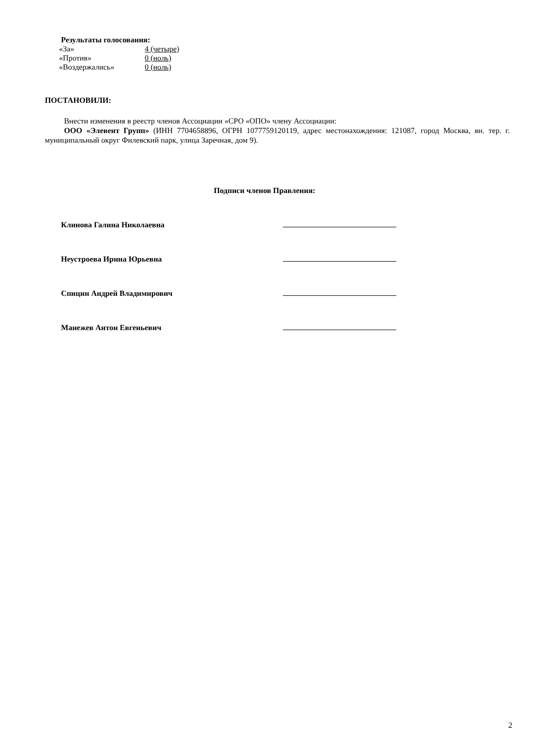Результаты голосования:
| «За» | 4 (четыре) |
| «Против» | 0 (ноль) |
| «Воздержались» | 0 (ноль) |
ПОСТАНОВИЛИ:
Внести изменения в реестр членов Ассоциации «СРО «ОПО» члену Ассоциации:
ООО «Элевент Групп» (ИНН 7704658896, ОГРН 1077759120119, адрес местонахождения: 121087, город Москва, вн. тер. г. муниципальный округ Филевский парк, улица Заречная, дом 9).
Подписи членов Правления:
Клинова Галина Николаевна
Неустроева Ирина Юрьевна
Спицин Андрей Владимирович
Манежев Антон Евгеньевич
2